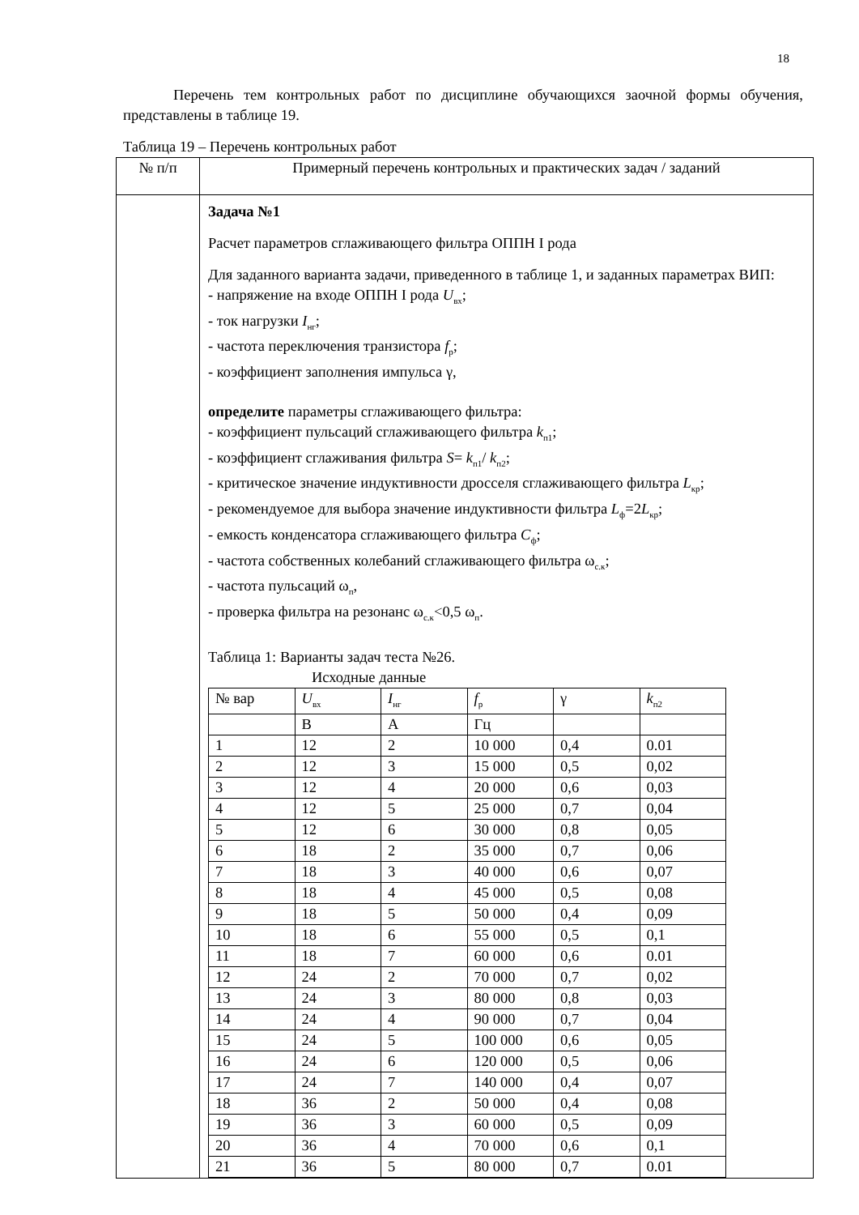18
Перечень тем контрольных работ по дисциплине обучающихся заочной формы обучения, представлены в таблице 19.
Таблица 19 – Перечень контрольных работ
| № п/п | Примерный перечень контрольных и практических задач / заданий |
| | Задача №1 Расчет параметров сглаживающего фильтра ОППН I рода Для заданного варианта задачи, приведенного в таблице 1, и заданных параметрах ВИП: - напряжение на входе ОППН I рода U<sub>вх</sub>; - ток нагрузки I<sub>нг</sub>; - частота переключения транзистора f<sub>р</sub>; - коэффициент заполнения импульса γ, определите параметры сглаживающего фильтра: - коэффициент пульсаций сглаживающего фильтра k<sub>п1</sub>; - коэффициент сглаживания фильтра S = k<sub>п1</sub>/ k<sub>п2</sub>; - критическое значение индуктивности дросселя сглаживающего фильтра L<sub>кр</sub>; - рекомендуемое для выбора значение индуктивности фильтра L<sub>ф</sub>=2 L<sub>кр</sub>; - емкость конденсатора сглаживающего фильтра C<sub>ф</sub>; - частота собственных колебаний сглаживающего фильтра ω<sub>с.к</sub>; - частота пульсаций ω<sub>п</sub>, - проверка фильтра на резонанс ω<sub>с.к</sub><0,5 ω<sub>п</sub>. Таблица 1: Варианты задач теста №26. Исходные данные / № вар / U<sub>вх</sub> / I<sub>нг</sub> / f<sub>р</sub> / γ / k<sub>п2</sub> / / / В / А / Гц / / / / 1 / 12 / 2 / 10 000 / 0,4 / 0.01 / / 2 / 12 / 3 / 15 000 / 0,5 / 0,02 / / 3 / 12 / 4 / 20 000 / 0,6 / 0,03 / / 4 / 12 / 5 / 25 000 / 0,7 / 0,04 / / 5 / 12 / 6 / 30 000 / 0,8 / 0,05 / / 6 / 18 / 2 / 35 000 / 0,7 / 0,06 / / 7 / 18 / 3 / 40 000 / 0,6 / 0,07 / / 8 / 18 / 4 / 45 000 / 0,5 / 0,08 / / 9 / 18 / 5 / 50 000 / 0,4 / 0,09 / / 10 / 18 / 6 / 55 000 / 0,5 / 0,1 / / 11 / 18 / 7 / 60 000 / 0,6 / 0.01 / / 12 / 24 / 2 / 70 000 / 0,7 / 0,02 / / 13 / 24 / 3 / 80 000 / 0,8 / 0,03 / / 14 / 24 / 4 / 90 000 / 0,7 / 0,04 / / 15 / 24 / 5 / 100 000 / 0,6 / 0,05 / / 16 / 24 / 6 / 120 000 / 0,5 / 0,06 / / 17 / 24 / 7 / 140 000 / 0,4 / 0,07 / / 18 / 36 / 2 / 50 000 / 0,4 / 0,08 / / 19 / 36 / 3 / 60 000 / 0,5 / 0,09 / / 20 / 36 / 4 / 70 000 / 0,6 / 0,1 / / 21 / 36 / 5 / 80 000 / 0,7 / 0.01 / |